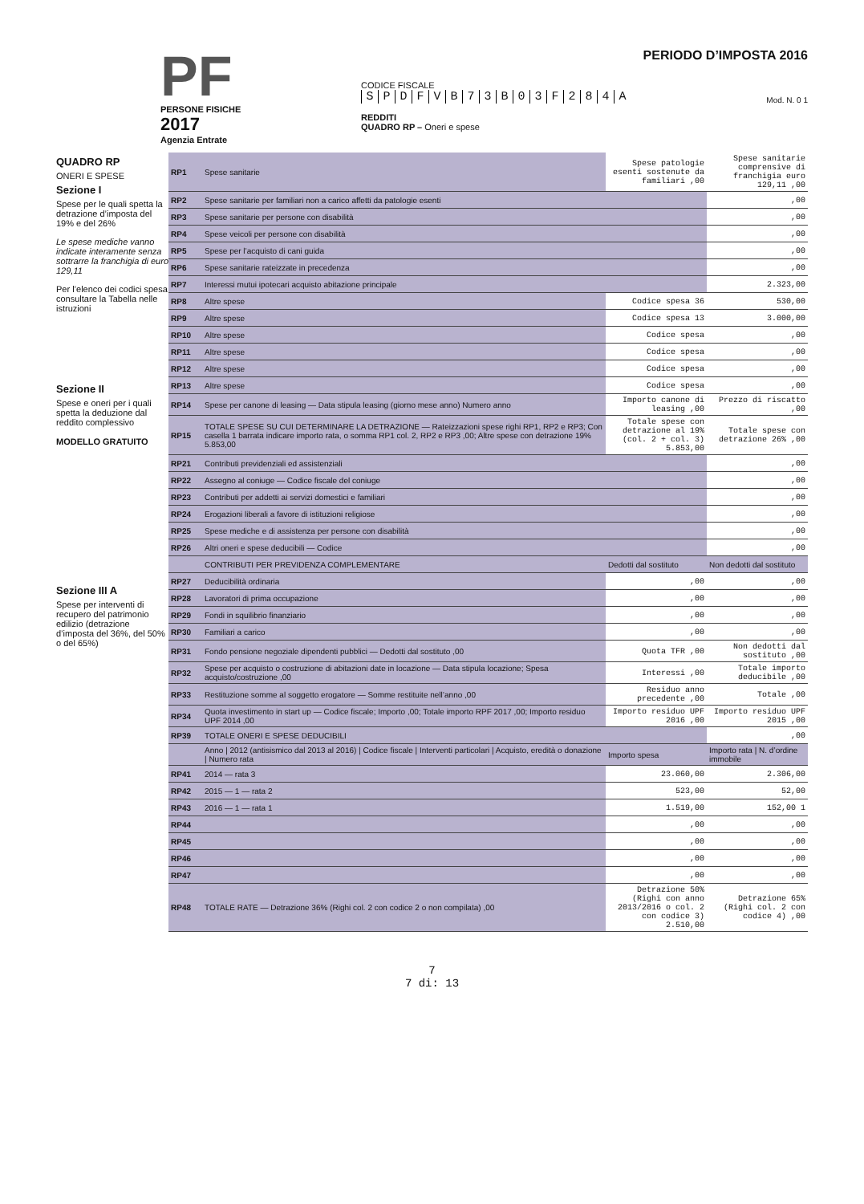PF
PERSONE FISICHE
2017
Agenzia Entrate
CODICE FISCALE
SPDFVB 73 B 03 F 284 A
REDDITI
QUADRO RP – Oneri e spese
PERIODO D’IMPOSTA 2016
Mod. N. 0 1
QUADRO RP
ONERI E SPESE
Sezione I
Spese per le quali spetta la detrazione d’imposta del 19% e del 26%
Le spese mediche vanno indicate interamente senza sottrarre la franchigia di euro 129,11
Per l’elenco dei codici spesa consultare la Tabella nelle istruzioni
Sezione II
Spese e oneri per i quali spetta la deduzione dal reddito complessivo
MODELLO GRATUITO
Sezione III A
Spese per interventi di recupero del patrimonio edilizio (detrazione d’imposta del 36%, del 50% o del 65%)
| RP1 | Spese sanitarie | Spese patologie esenti sostenute da familiari ,00 | Spese sanitarie comprensive di franchigia euro 129,11 ,00 |
| RP2 | Spese sanitarie per familiari non a carico affetti da patologie esenti | | ,00 |
| RP3 | Spese sanitarie per persone con disabilità | | ,00 |
| RP4 | Spese veicoli per persone con disabilità | | ,00 |
| RP5 | Spese per l’acquisto di cani guida | | ,00 |
| RP6 | Spese sanitarie rateizzate in precedenza | | ,00 |
| RP7 | Interessi mutui ipotecari acquisto abitazione principale | | 2.323,00 |
| RP8 | Altre spese | Codice spesa 36 | 530,00 |
| RP9 | Altre spese | Codice spesa 13 | 3.000,00 |
| RP10 | Altre spese | Codice spesa | ,00 |
| RP11 | Altre spese | Codice spesa | ,00 |
| RP12 | Altre spese | Codice spesa | ,00 |
| RP13 | Altre spese | Codice spesa | ,00 |
| RP14 | Spese per canone di leasing — Data stipula leasing (giorno mese anno) Numero anno | Importo canone di leasing ,00 | Prezzo di riscatto ,00 |
| RP15 | TOTALE SPESE SU CUI DETERMINARE LA DETRAZIONE — Rateizzazioni spese righi RP1, RP2 e RP3; Con casella 1 barrata indicare importo rata, o somma RP1 col. 2, RP2 e RP3 ,00; Altre spese con detrazione 19% 5.853,00 | Totale spese con detrazione al 19% (col. 2 + col. 3) 5.853,00 | Totale spese con detrazione 26% ,00 |
| RP21 | Contributi previdenziali ed assistenziali | | ,00 |
| RP22 | Assegno al coniuge — Codice fiscale del coniuge | | ,00 |
| RP23 | Contributi per addetti ai servizi domestici e familiari | | ,00 |
| RP24 | Erogazioni liberali a favore di istituzioni religiose | | ,00 |
| RP25 | Spese mediche e di assistenza per persone con disabilità | | ,00 |
| RP26 | Altri oneri e spese deducibili — Codice | | ,00 |
| | CONTRIBUTI PER PREVIDENZA COMPLEMENTARE | Dedotti dal sostituto | Non dedotti dal sostituto |
| RP27 | Deducibilità ordinaria | ,00 | ,00 |
| RP28 | Lavoratori di prima occupazione | ,00 | ,00 |
| RP29 | Fondi in squilibrio finanziario | ,00 | ,00 |
| RP30 | Familiari a carico | ,00 | ,00 |
| RP31 | Fondo pensione negoziale dipendenti pubblici — Dedotti dal sostituto ,00 | Quota TFR ,00 | Non dedotti dal sostituto ,00 |
| RP32 | Spese per acquisto o costruzione di abitazioni date in locazione — Data stipula locazione; Spesa acquisto/costruzione ,00 | Interessi ,00 | Totale importo deducibile ,00 |
| RP33 | Restituzione somme al soggetto erogatore — Somme restituite nell’anno ,00 | Residuo anno precedente ,00 | Totale ,00 |
| RP34 | Quota investimento in start up — Codice fiscale; Importo ,00; Totale importo RPF 2017 ,00; Importo residuo UPF 2014 ,00 | Importo residuo UPF 2016 ,00 | Importo residuo UPF 2015 ,00 |
| RP39 | TOTALE ONERI E SPESE DEDUCIBILI | | ,00 |
| | Anno / 2012 (antisismico dal 2013 al 2016) / Codice fiscale / Interventi particolari / Acquisto, eredità o donazione / Numero rata | Importo spesa | Importo rata / N. d’ordine immobile |
| RP41 | 2014 — rata 3 | 23.060,00 | 2.306,00 |
| RP42 | 2015 — 1 — rata 2 | 523,00 | 52,00 |
| RP43 | 2016 — 1 — rata 1 | 1.519,00 | 152,00 1 |
| RP44 | | ,00 | ,00 |
| RP45 | | ,00 | ,00 |
| RP46 | | ,00 | ,00 |
| RP47 | | ,00 | ,00 |
| RP48 | TOTALE RATE — Detrazione 36% (Righi col. 2 con codice 2 o non compilata) ,00 | Detrazione 50% (Righi con anno 2013/2016 o col. 2 con codice 3) 2.510,00 | Detrazione 65% (Righi col. 2 con codice 4) ,00 |
7
7 di: 13